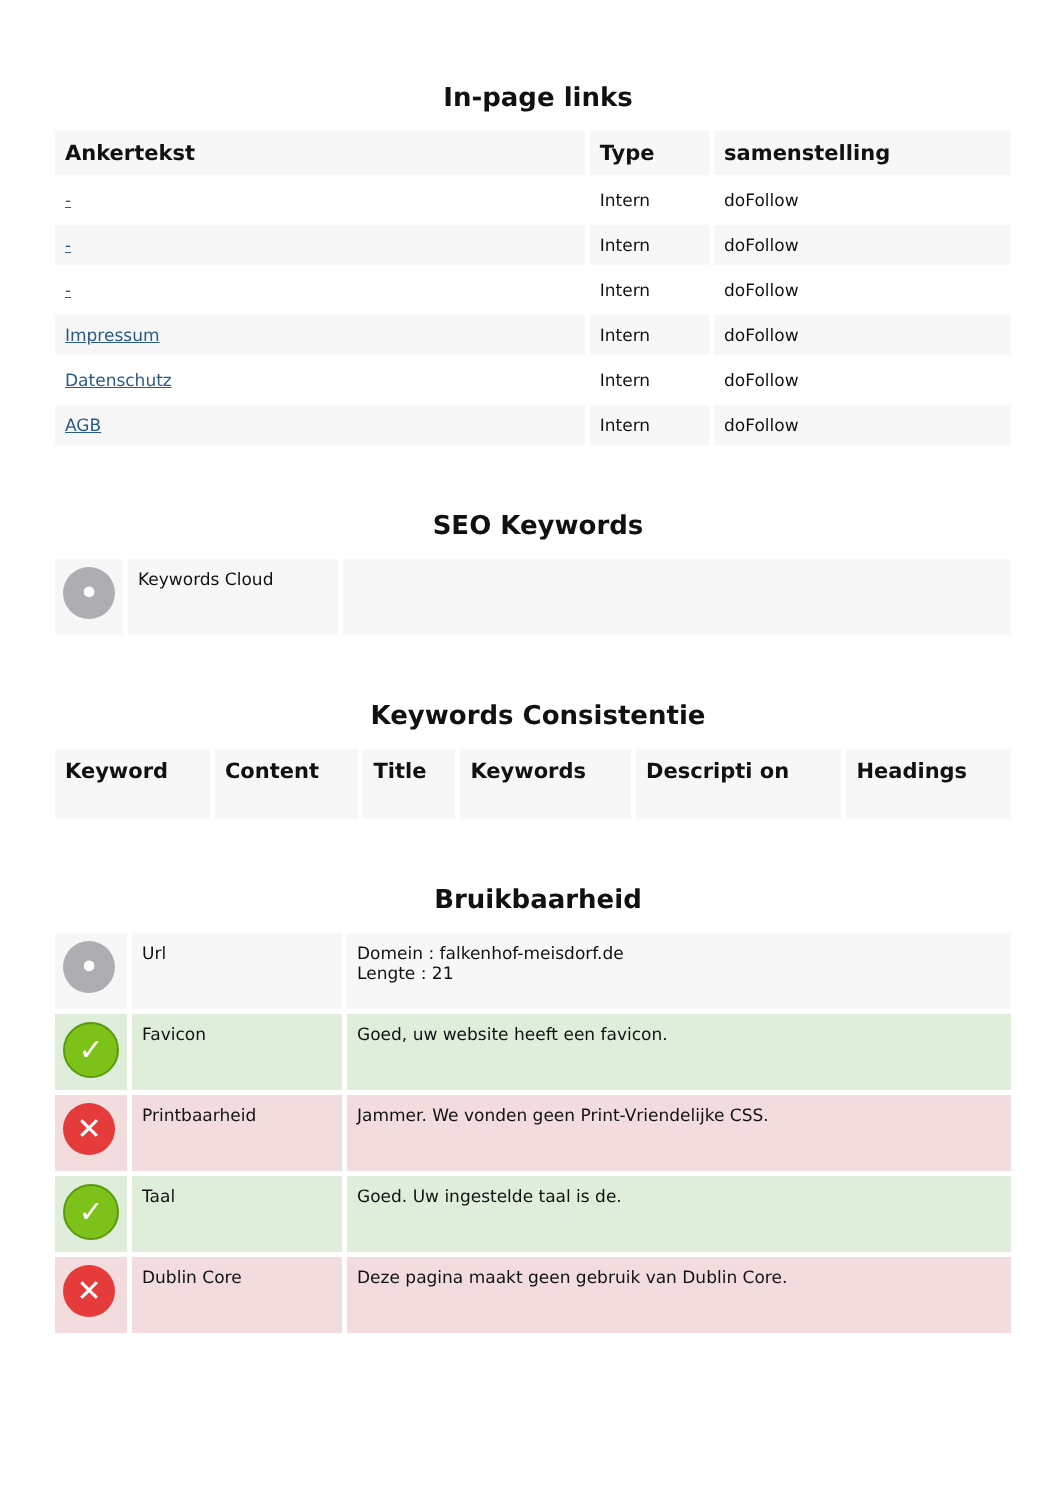In-page links
| Ankertekst | Type | samenstelling |
| --- | --- | --- |
| - | Intern | doFollow |
| - | Intern | doFollow |
| - | Intern | doFollow |
| Impressum | Intern | doFollow |
| Datenschutz | Intern | doFollow |
| AGB | Intern | doFollow |
SEO Keywords
| • | Keywords Cloud | |
Keywords Consistentie
| Keyword | Content | Title | Keywords | Descripti on | Headings |
| --- | --- | --- | --- | --- | --- |
Bruikbaarheid
| • | Url | Domein : falkenhof-meisdorf.de Lengte : 21 |
| ✓ | Favicon | Goed, uw website heeft een favicon. |
| ✕ | Printbaarheid | Jammer. We vonden geen Print-Vriendelijke CSS. |
| ✓ | Taal | Goed. Uw ingestelde taal is de. |
| ✕ | Dublin Core | Deze pagina maakt geen gebruik van Dublin Core. |